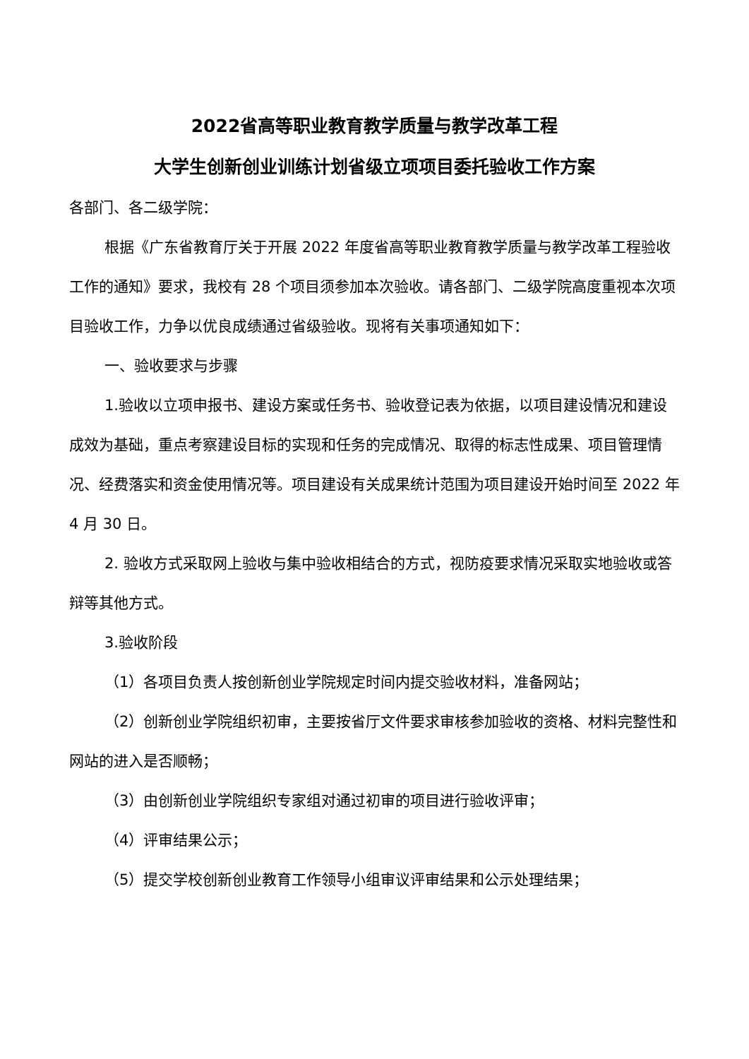2022省高等职业教育教学质量与教学改革工程
大学生创新创业训练计划省级立项项目委托验收工作方案
各部门、各二级学院：
根据《广东省教育厅关于开展 2022 年度省高等职业教育教学质量与教学改革工程验收工作的通知》要求，我校有 28 个项目须参加本次验收。请各部门、二级学院高度重视本次项目验收工作，力争以优良成绩通过省级验收。现将有关事项通知如下：
一、验收要求与步骤
1.验收以立项申报书、建设方案或任务书、验收登记表为依据，以项目建设情况和建设成效为基础，重点考察建设目标的实现和任务的完成情况、取得的标志性成果、项目管理情况、经费落实和资金使用情况等。项目建设有关成果统计范围为项目建设开始时间至 2022 年 4 月 30 日。
2. 验收方式采取网上验收与集中验收相结合的方式，视防疫要求情况采取实地验收或答辩等其他方式。
3.验收阶段
（1）各项目负责人按创新创业学院规定时间内提交验收材料，准备网站；
（2）创新创业学院组织初审，主要按省厅文件要求审核参加验收的资格、材料完整性和网站的进入是否顺畅；
（3）由创新创业学院组织专家组对通过初审的项目进行验收评审；
（4）评审结果公示；
（5）提交学校创新创业教育工作领导小组审议评审结果和公示处理结果；